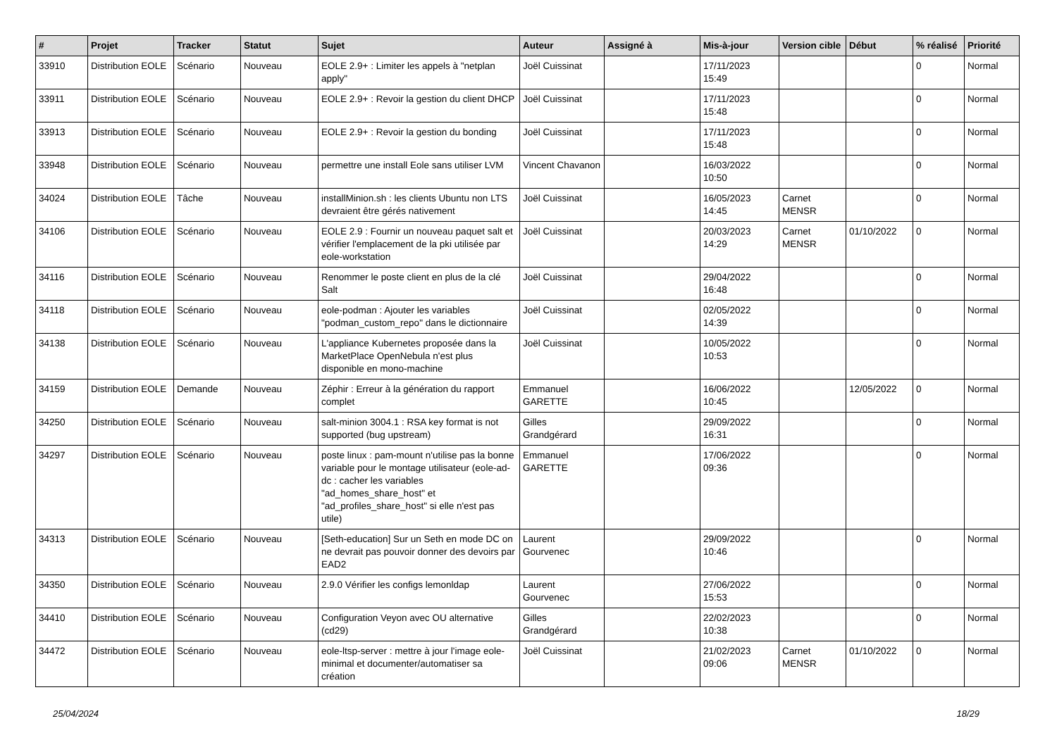| # | Projet | Tracker | Statut | Sujet | Auteur | Assigné à | Mis-à-jour | Version cible | Début | % réalisé | Priorité |
| --- | --- | --- | --- | --- | --- | --- | --- | --- | --- | --- | --- |
| 33910 | Distribution EOLE | Scénario | Nouveau | EOLE 2.9+ : Limiter les appels à "netplan apply" | Joël Cuissinat | | 17/11/2023 15:49 | | | 0 | Normal |
| 33911 | Distribution EOLE | Scénario | Nouveau | EOLE 2.9+ : Revoir la gestion du client DHCP | Joël Cuissinat | | 17/11/2023 15:48 | | | 0 | Normal |
| 33913 | Distribution EOLE | Scénario | Nouveau | EOLE 2.9+ : Revoir la gestion du bonding | Joël Cuissinat | | 17/11/2023 15:48 | | | 0 | Normal |
| 33948 | Distribution EOLE | Scénario | Nouveau | permettre une install Eole sans utiliser LVM | Vincent Chavanon | | 16/03/2022 10:50 | | | 0 | Normal |
| 34024 | Distribution EOLE | Tâche | Nouveau | installMinion.sh : les clients Ubuntu non LTS devraient être gérés nativement | Joël Cuissinat | | 16/05/2023 14:45 | Carnet MENSR | | 0 | Normal |
| 34106 | Distribution EOLE | Scénario | Nouveau | EOLE 2.9 : Fournir un nouveau paquet salt et vérifier l'emplacement de la pki utilisée par eole-workstation | Joël Cuissinat | | 20/03/2023 14:29 | Carnet MENSR | 01/10/2022 | 0 | Normal |
| 34116 | Distribution EOLE | Scénario | Nouveau | Renommer le poste client en plus de la clé Salt | Joël Cuissinat | | 29/04/2022 16:48 | | | 0 | Normal |
| 34118 | Distribution EOLE | Scénario | Nouveau | eole-podman : Ajouter les variables "podman_custom_repo" dans le dictionnaire | Joël Cuissinat | | 02/05/2022 14:39 | | | 0 | Normal |
| 34138 | Distribution EOLE | Scénario | Nouveau | L'appliance Kubernetes proposée dans la MarketPlace OpenNebula n'est plus disponible en mono-machine | Joël Cuissinat | | 10/05/2022 10:53 | | | 0 | Normal |
| 34159 | Distribution EOLE | Demande | Nouveau | Zéphir : Erreur à la génération du rapport complet | Emmanuel GARETTE | | 16/06/2022 10:45 | | 12/05/2022 | 0 | Normal |
| 34250 | Distribution EOLE | Scénario | Nouveau | salt-minion 3004.1 : RSA key format is not supported (bug upstream) | Gilles Grandgérard | | 29/09/2022 16:31 | | | 0 | Normal |
| 34297 | Distribution EOLE | Scénario | Nouveau | poste linux : pam-mount n'utilise pas la bonne variable pour le montage utilisateur (eole-ad-dc : cacher les variables "ad_homes_share_host" et "ad_profiles_share_host" si elle n'est pas utile) | Emmanuel GARETTE | | 17/06/2022 09:36 | | | 0 | Normal |
| 34313 | Distribution EOLE | Scénario | Nouveau | [Seth-education] Sur un Seth en mode DC on ne devrait pas pouvoir donner des devoirs par EAD2 | Laurent Gourvenec | | 29/09/2022 10:46 | | | 0 | Normal |
| 34350 | Distribution EOLE | Scénario | Nouveau | 2.9.0 Vérifier les configs lemonldap | Laurent Gourvenec | | 27/06/2022 15:53 | | | 0 | Normal |
| 34410 | Distribution EOLE | Scénario | Nouveau | Configuration Veyon avec OU alternative (cd29) | Gilles Grandgérard | | 22/02/2023 10:38 | | | 0 | Normal |
| 34472 | Distribution EOLE | Scénario | Nouveau | eole-ltsp-server : mettre à jour l'image eole-minimal et documenter/automatiser sa création | Joël Cuissinat | | 21/02/2023 09:06 | Carnet MENSR | 01/10/2022 | 0 | Normal |
25/04/2024 18/29